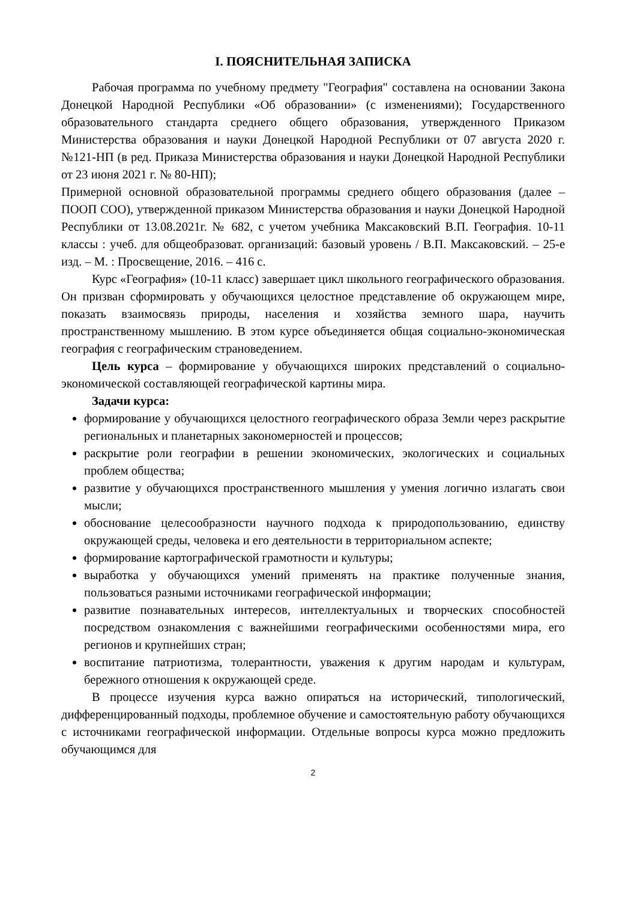I. ПОЯСНИТЕЛЬНАЯ ЗАПИСКА
Рабочая программа по учебному предмету "География" составлена на основании Закона Донецкой Народной Республики «Об образовании» (с изменениями); Государственного образовательного стандарта среднего общего образования, утвержденного Приказом Министерства образования и науки Донецкой Народной Республики от 07 августа 2020 г. №121-НП (в ред. Приказа Министерства образования и науки Донецкой Народной Республики от 23 июня 2021 г. № 80-НП);
Примерной основной образовательной программы среднего общего образования (далее – ПООП СОО), утвержденной приказом Министерства образования и науки Донецкой Народной Республики от 13.08.2021г. № 682, с учетом учебника Максаковский В.П. География. 10-11 классы : учеб. для общеобразоват. организаций: базовый уровень / В.П. Максаковский. – 25-е изд. – М. : Просвещение, 2016. – 416 с.
Курс «География» (10-11 класс) завершает цикл школьного географического образования. Он призван сформировать у обучающихся целостное представление об окружающем мире, показать взаимосвязь природы, населения и хозяйства земного шара, научить пространственному мышлению. В этом курсе объединяется общая социально-экономическая география с географическим страноведением.
Цель курса – формирование у обучающихся широких представлений о социально-экономической составляющей географической картины мира.
Задачи курса:
формирование у обучающихся целостного географического образа Земли через раскрытие региональных и планетарных закономерностей и процессов;
раскрытие роли географии в решении экономических, экологических и социальных проблем общества;
развитие у обучающихся пространственного мышления у умения логично излагать свои мысли;
обоснование целесообразности научного подхода к природопользованию, единству окружающей среды, человека и его деятельности в территориальном аспекте;
формирование картографической грамотности и культуры;
выработка у обучающихся умений применять на практике полученные знания, пользоваться разными источниками географической информации;
развитие познавательных интересов, интеллектуальных и творческих способностей посредством ознакомления с важнейшими географическими особенностями мира, его регионов и крупнейших стран;
воспитание патриотизма, толерантности, уважения к другим народам и культурам, бережного отношения к окружающей среде.
В процессе изучения курса важно опираться на исторический, типологический, дифференцированный подходы, проблемное обучение и самостоятельную работу обучающихся с источниками географической информации. Отдельные вопросы курса можно предложить обучающимся для
2